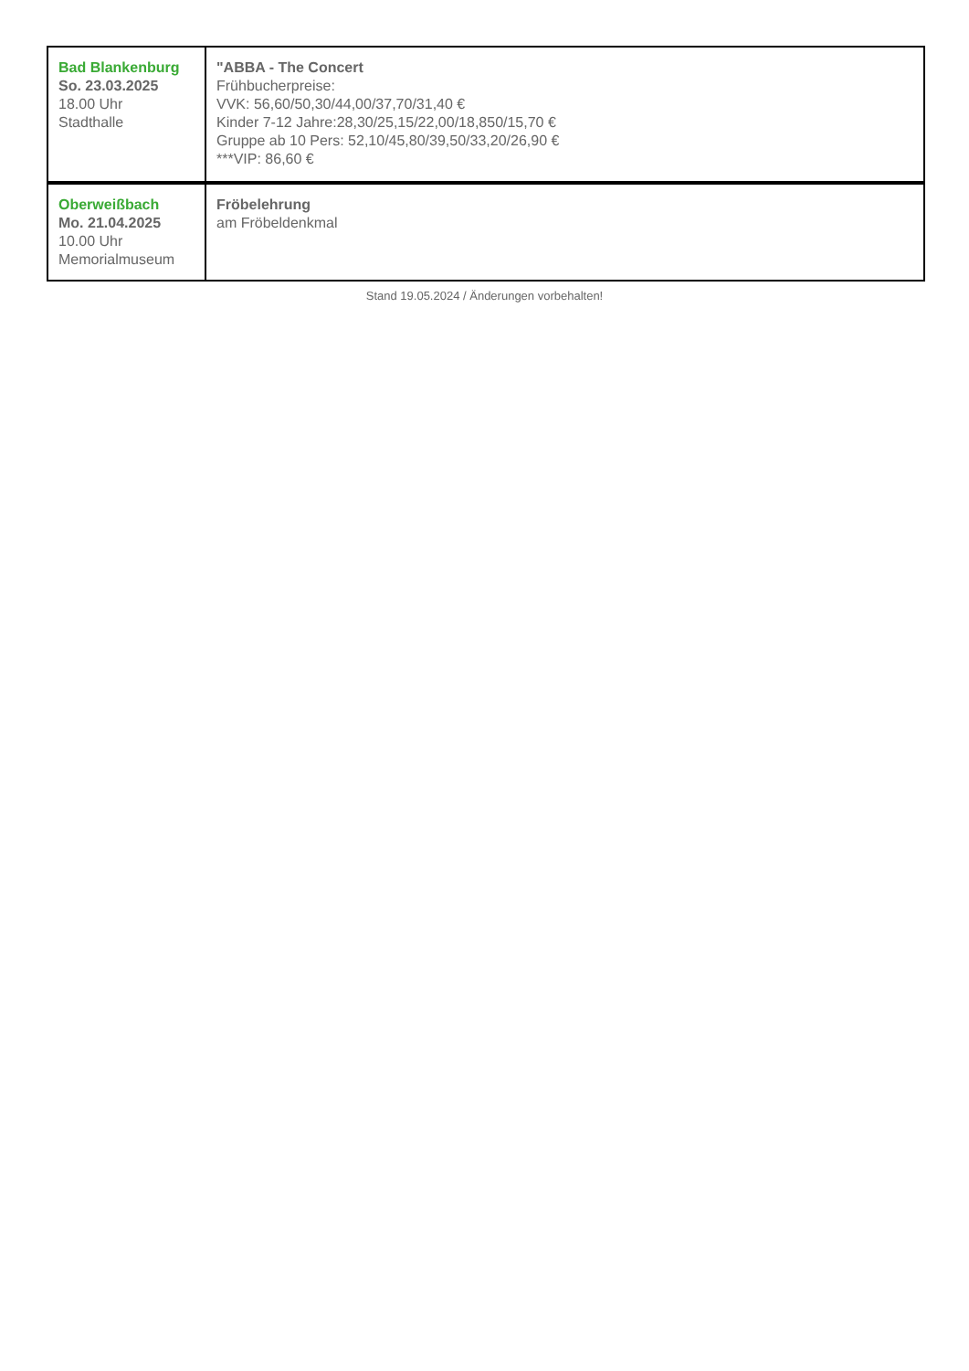| Bad Blankenburg So. 23.03.2025 18.00 Uhr Stadthalle | "ABBA - The Concert Frühbucherpreise: VVK: 56,60/50,30/44,00/37,70/31,40 € Kinder 7-12 Jahre:28,30/25,15/22,00/18,850/15,70 € Gruppe ab 10 Pers: 52,10/45,80/39,50/33,20/26,90 € ***VIP: 86,60 € |
| Oberweißbach Mo. 21.04.2025 10.00 Uhr Memorialmuseum | Fröbelehrung am Fröbeldenkmal |
Stand 19.05.2024 / Änderungen vorbehalten!